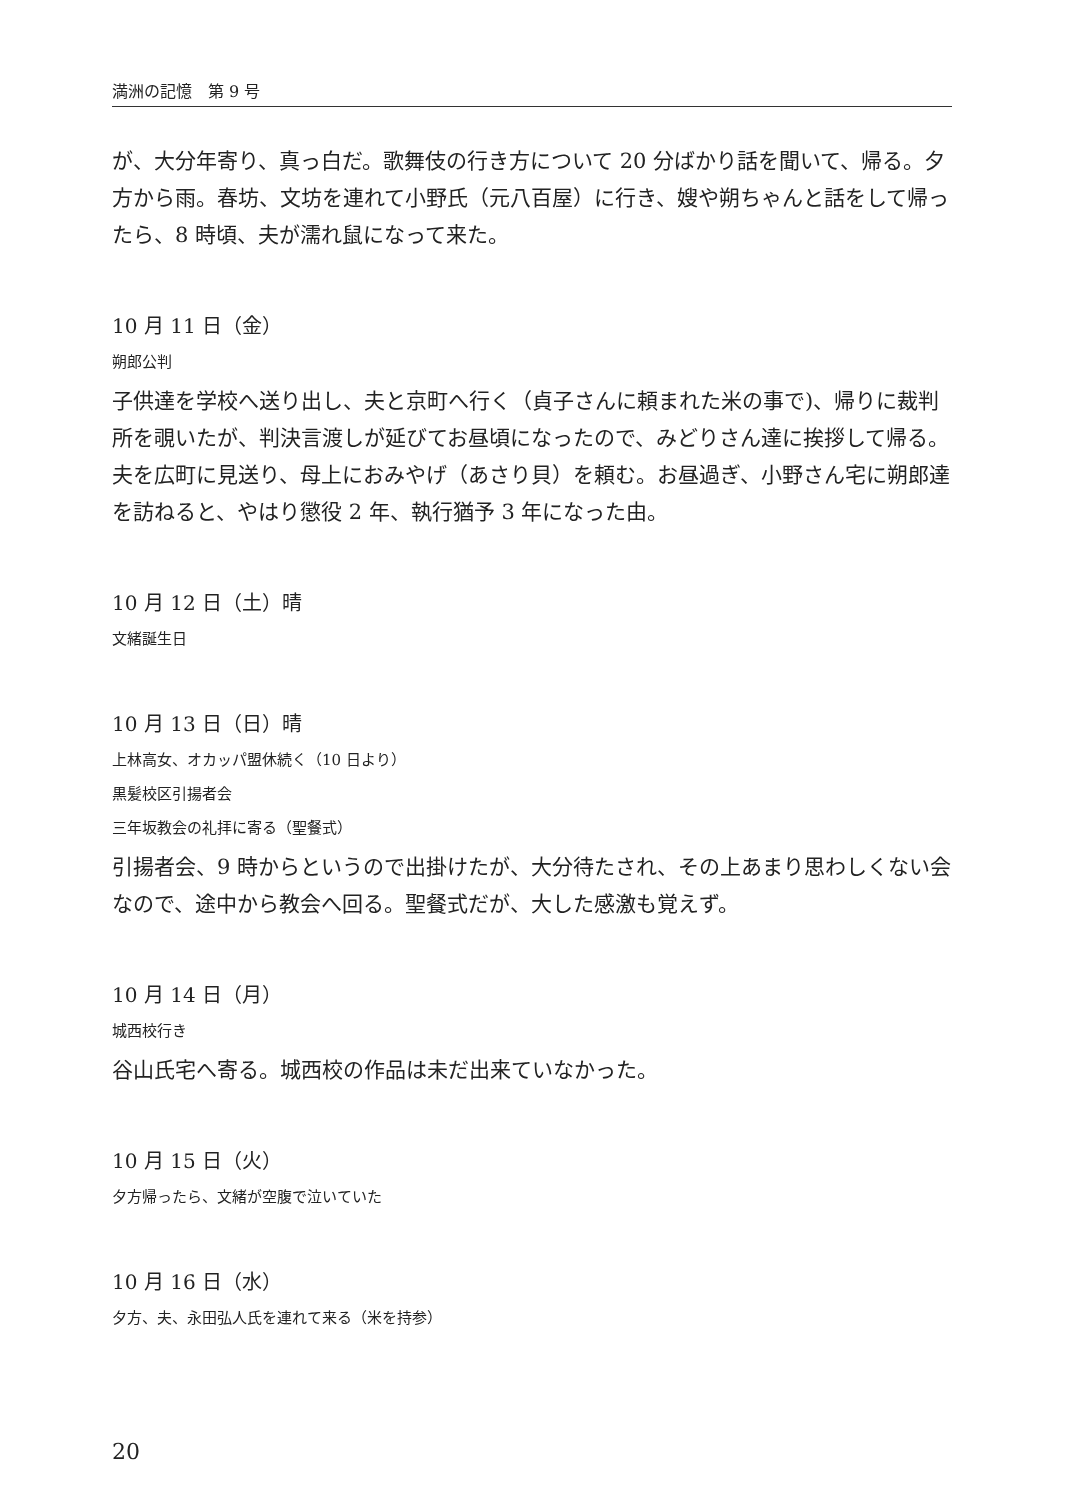満洲の記憶　第 9 号
が、大分年寄り、真っ白だ。歌舞伎の行き方について 20 分ばかり話を聞いて、帰る。夕方から雨。春坊、文坊を連れて小野氏（元八百屋）に行き、嫂や朔ちゃんと話をして帰ったら、8 時頃、夫が濡れ鼠になって来た。
10 月 11 日（金）
朔郎公判
子供達を学校へ送り出し、夫と京町へ行く（貞子さんに頼まれた米の事で)、帰りに裁判所を覗いたが、判決言渡しが延びてお昼頃になったので、みどりさん達に挨拶して帰る。夫を広町に見送り、母上におみやげ（あさり貝）を頼む。お昼過ぎ、小野さん宅に朔郎達を訪ねると、やはり懲役 2 年、執行猶予 3 年になった由。
10 月 12 日（土）晴
文緒誕生日
10 月 13 日（日）晴
上林高女、オカッパ盟休続く（10 日より）
黒髪校区引揚者会
三年坂教会の礼拝に寄る（聖餐式）
引揚者会、9 時からというので出掛けたが、大分待たされ、その上あまり思わしくない会なので、途中から教会へ回る。聖餐式だが、大した感激も覚えず。
10 月 14 日（月）
城西校行き
谷山氏宅へ寄る。城西校の作品は未だ出来ていなかった。
10 月 15 日（火）
夕方帰ったら、文緒が空腹で泣いていた
10 月 16 日（水）
夕方、夫、永田弘人氏を連れて来る（米を持参）
20